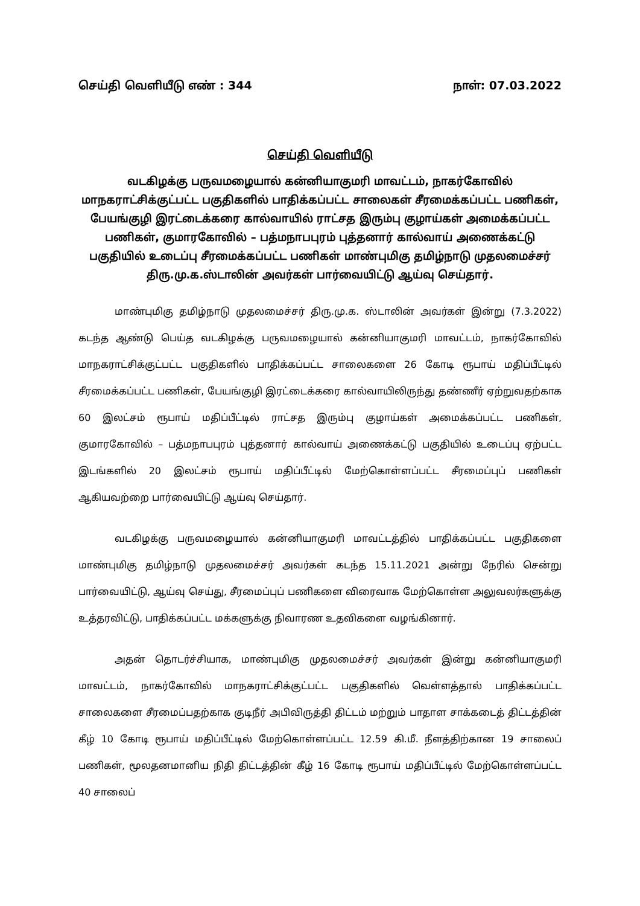செய்தி வெளியீடு எண் : 344 நாள்: 07.03.2022
செய்தி வெளியீடு
வடகிழக்கு பருவமழையால் கன்னியாகுமரி மாவட்டம், நாகர்கோவில் மாநகராட்சிக்குட்பட்ட பகுதிகளில் பாதிக்கப்பட்ட சாலைகள் சீரமைக்கப்பட்ட பணிகள், பேயங்குழி இரட்டைக்கரை கால்வாயில் ராட்சத இரும்பு குழாய்கள் அமைக்கப்பட்ட பணிகள், குமாரகோவில் – பத்மநாபபுரம் புத்தனார் கால்வாய் அணைக்கட்டு பகுதியில் உடைப்பு சீரமைக்கப்பட்ட பணிகள் மாண்புமிகு தமிழ்நாடு முதலமைச்சர் திரு.மு.க.ஸ்டாலின் அவர்கள் பார்வையிட்டு ஆய்வு செய்தார்.
மாண்புமிகு தமிழ்நாடு முதலமைச்சர் திரு.மு.க. ஸ்டாலின் அவர்கள் இன்று (7.3.2022) கடந்த ஆண்டு பெய்த வடகிழக்கு பருவமழையால் கன்னியாகுமரி மாவட்டம், நாகர்கோவில் மாநகராட்சிக்குட்பட்ட பகுதிகளில் பாதிக்கப்பட்ட சாலைகளை 26 கோடி ரூபாய் மதிப்பீட்டில் சீரமைக்கப்பட்ட பணிகள், பேயங்குழி இரட்டைக்கரை கால்வாயிலிருந்து தண்ணீர் ஏற்றுவதற்காக 60 இலட்சம் ரூபாய் மதிப்பீட்டில் ராட்சத இரும்பு குழாய்கள் அமைக்கப்பட்ட பணிகள், குமாரகோவில் – பத்மநாபபுரம் புத்தனார் கால்வாய் அணைக்கட்டு பகுதியில் உடைப்பு ஏற்பட்ட இடங்களில் 20 இலட்சம் ரூபாய் மதிப்பீட்டில் மேற்கொள்ளப்பட்ட சீரமைப்புப் பணிகள் ஆகியவற்றை பார்வையிட்டு ஆய்வு செய்தார்.
வடகிழக்கு பருவமழையால் கன்னியாகுமரி மாவட்டத்தில் பாதிக்கப்பட்ட பகுதிகளை மாண்புமிகு தமிழ்நாடு முதலமைச்சர் அவர்கள் கடந்த 15.11.2021 அன்று நேரில் சென்று பார்வையிட்டு, ஆய்வு செய்து, சீரமைப்புப் பணிகளை விரைவாக மேற்கொள்ள அலுவலர்களுக்கு உத்தரவிட்டு, பாதிக்கப்பட்ட மக்களுக்கு நிவாரண உதவிகளை வழங்கினார்.
அதன் தொடர்ச்சியாக, மாண்புமிகு முதலமைச்சர் அவர்கள் இன்று கன்னியாகுமரி மாவட்டம், நாகர்கோவில் மாநகராட்சிக்குட்பட்ட பகுதிகளில் வெள்ளத்தால் பாதிக்கப்பட்ட சாலைகளை சீரமைப்பதற்காக குடிநீர் அபிவிருத்தி திட்டம் மற்றும் பாதாள சாக்கடைத் திட்டத்தின் கீழ் 10 கோடி ரூபாய் மதிப்பீட்டில் மேற்கொள்ளப்பட்ட 12.59 கி.மீ. நீளத்திற்கான 19 சாலைப் பணிகள், மூலதனமானிய நிதி திட்டத்தின் கீழ் 16 கோடி ரூபாய் மதிப்பீட்டில் மேற்கொள்ளப்பட்ட 40 சாலைப்